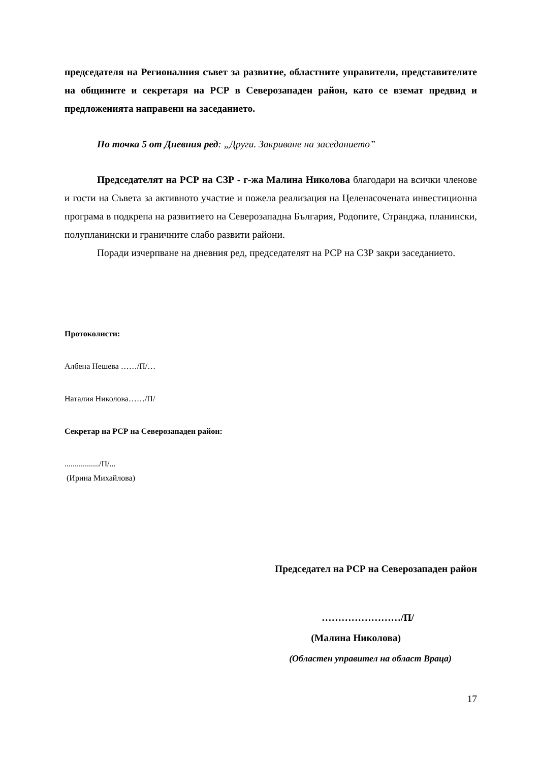председателя на Регионалния съвет за развитие, областните управители, представителите на общините и секретаря на РСР в Северозападен район, като се вземат предвид и предложенията направени на заседанието.
По точка 5 от Дневния ред: „Други. Закриване на заседанието”
Председателят на РСР на СЗР - г-жа Малина Николова благодари на всички членове и гости на Съвета за активното участие и пожела реализация на Целенасочената инвестиционна програма в подкрепа на развитието на Северозападна България, Родопите, Странджа, планински, полупланински и граничните слабо развити райони.
Поради изчерпване на дневния ред, председателят на РСР на СЗР закри заседанието.
Протоколисти:
Албена Нешева ……/П/…
Наталия Николова……/П/
Секретар на РСР на Северозападен район:
................./П/...
(Ирина Михайлова)
Председател на РСР на Северозападен район
……………………/П/
(Малина Николова)
(Областен управител на област Враца)
17